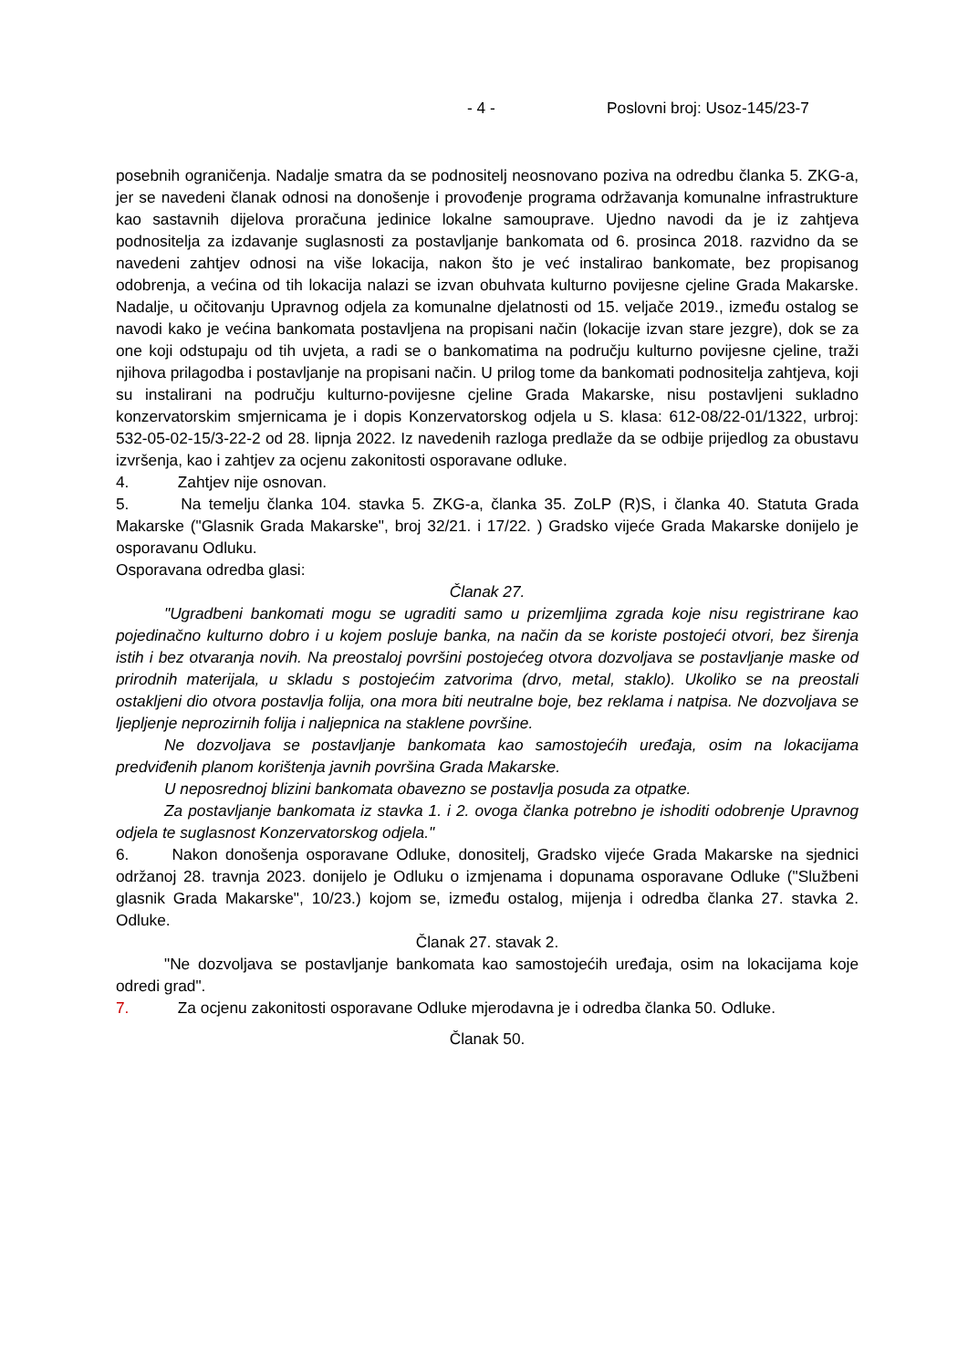- 4 - Poslovni broj: Usoz-145/23-7
posebnih ograničenja. Nadalje smatra da se podnositelj neosnovano poziva na odredbu članka 5. ZKG-a, jer se navedeni članak odnosi na donošenje i provođenje programa održavanja komunalne infrastrukture kao sastavnih dijelova proračuna jedinice lokalne samouprave. Ujedno navodi da je iz zahtjeva podnositelja za izdavanje suglasnosti za postavljanje bankomata od 6. prosinca 2018. razvidno da se navedeni zahtjev odnosi na više lokacija, nakon što je već instalirao bankomate, bez propisanog odobrenja, a većina od tih lokacija nalazi se izvan obuhvata kulturno povijesne cjeline Grada Makarske. Nadalje, u očitovanju Upravnog odjela za komunalne djelatnosti od 15. veljače 2019., između ostalog se navodi kako je većina bankomata postavljena na propisani način (lokacije izvan stare jezgre), dok se za one koji odstupaju od tih uvjeta, a radi se o bankomatima na području kulturno povijesne cjeline, traži njihova prilagodba i postavljanje na propisani način. U prilog tome da bankomati podnositelja zahtjeva, koji su instalirani na području kulturno-povijesne cjeline Grada Makarske, nisu postavljeni sukladno konzervatorskim smjernicama je i dopis Konzervatorskog odjela u S. klasa: 612-08/22-01/1322, urbroj: 532-05-02-15/3-22-2 od 28. lipnja 2022. Iz navedenih razloga predlaže da se odbije prijedlog za obustavu izvršenja, kao i zahtjev za ocjenu zakonitosti osporavane odluke.
4. Zahtjev nije osnovan.
5. Na temelju članka 104. stavka 5. ZKG-a, članka 35. ZoLP (R)S, i članka 40. Statuta Grada Makarske ("Glasnik Grada Makarske", broj 32/21. i 17/22. ) Gradsko vijeće Grada Makarske donijelo je osporavanu Odluku.
Osporavana odredba glasi:
Članak 27.
"Ugradbeni bankomati mogu se ugraditi samo u prizemljima zgrada koje nisu registrirane kao pojedinačno kulturno dobro i u kojem posluje banka, na način da se koriste postojeći otvori, bez širenja istih i bez otvaranja novih. Na preostaloj površini postojećeg otvora dozvoljava se postavljanje maske od prirodnih materijala, u skladu s postojećim zatvorima (drvo, metal, staklo). Ukoliko se na preostali ostakljeni dio otvora postavlja folija, ona mora biti neutralne boje, bez reklama i natpisa. Ne dozvoljava se ljepljenje neprozirnih folija i naljepnica na staklene površine.
Ne dozvoljava se postavljanje bankomata kao samostojećih uređaja, osim na lokacijama predviđenih planom korištenja javnih površina Grada Makarske.
U neposrednoj blizini bankomata obavezno se postavlja posuda za otpatke.
Za postavljanje bankomata iz stavka 1. i 2. ovoga članka potrebno je ishoditi odobrenje Upravnog odjela te suglasnost Konzervatorskog odjela."
6. Nakon donošenja osporavane Odluke, donositelj, Gradsko vijeće Grada Makarske na sjednici održanoj 28. travnja 2023. donijelo je Odluku o izmjenama i dopunama osporavane Odluke ("Službeni glasnik Grada Makarske", 10/23.) kojom se, između ostalog, mijenja i odredba članka 27. stavka 2. Odluke.
Članak 27. stavak 2.
"Ne dozvoljava se postavljanje bankomata kao samostojećih uređaja, osim na lokacijama koje odredi grad".
7. Za ocjenu zakonitosti osporavane Odluke mjerodavna je i odredba članka 50. Odluke.
Članak 50.